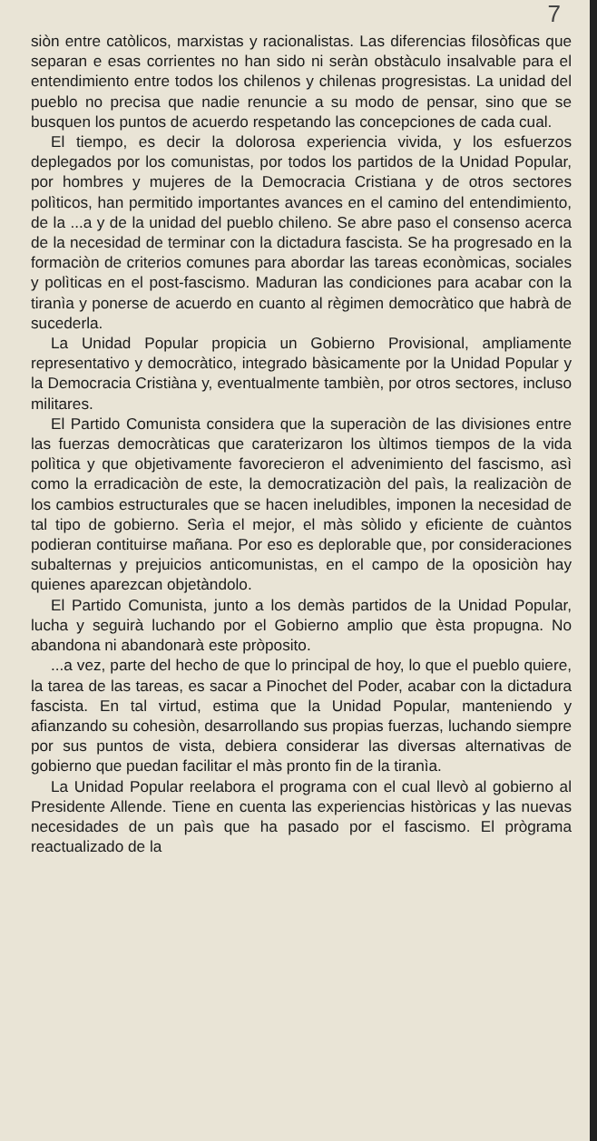7
siòn entre catòlicos, marxistas y racionalistas. Las diferencias filosòficas que separan e esas corrientes no han sido ni seràn obstàculo insalvable para el entendimiento entre todos los chilenos y chilenas progresistas. La unidad del pueblo no precisa que nadie renuncie a su modo de pensar, sino que se busquen los puntos de acuerdo respetando las concepciones de cada cual.
El tiempo, es decir la dolorosa experiencia vivida, y los esfuerzos deplegados por los comunistas, por todos los partidos de la Unidad Popular, por hombres y mujeres de la Democracia Cristiana y de otros sectores polìticos, han permitido importantes avances en el camino del entendimiento, de la ...a y de la unidad del pueblo chileno. Se abre paso el consenso acerca de la necesidad de terminar con la dictadura fascista. Se ha progresado en la formaciòn de criterios comunes para abordar las tareas econòmicas, sociales y polìticas en el post-fascismo. Maduran las condiciones para acabar con la tiranìa y ponerse de acuerdo en cuanto al règimen democràtico que habrà de sucederla.
La Unidad Popular propicia un Gobierno Provisional, ampliamente representativo y democràtico, integrado bàsicamente por la Unidad Popular y la Democracia Cristiàna y, eventualmente tambièn, por otros sectores, incluso militares.
El Partido Comunista considera que la superaciòn de las divisiones entre las fuerzas democràticas que caraterizaron los ùltimos tiempos de la vida polìtica y que objetivamente favorecieron el advenimiento del fascismo, asì como la erradicaciòn de este, la democratizaciòn del paìs, la realizaciòn de los cambios estructurales que se hacen ineludibles, imponen la necesidad de tal tipo de gobierno. Serìa el mejor, el màs sòlido y eficiente de cuàntos podieran contituirse mañana. Por eso es deplorable que, por consideraciones subalternas y prejuicios anticomunistas, en el campo de la oposiciòn hay quienes aparezcan objetàndolo.
El Partido Comunista, junto a los demàs partidos de la Unidad Popular, lucha y seguirà luchando por el Gobierno amplio que èsta propugna. No abandona ni abandonarà este pròposito.
...a vez, parte del hecho de que lo principal de hoy, lo que el pueblo quiere, la tarea de las tareas, es sacar a Pinochet del Poder, acabar con la dictadura fascista. En tal virtud, estima que la Unidad Popular, manteniendo y afianzando su cohesiòn, desarrollando sus propias fuerzas, luchando siempre por sus puntos de vista, debiera considerar las diversas alternativas de gobierno que puedan facilitar el màs pronto fin de la tiranìa.
La Unidad Popular reelabora el programa con el cual llevò al gobierno al Presidente Allende. Tiene en cuenta las experiencias històricas y las nuevas necesidades de un paìs que ha pasado por el fascismo. El prògrama reactualizado de la